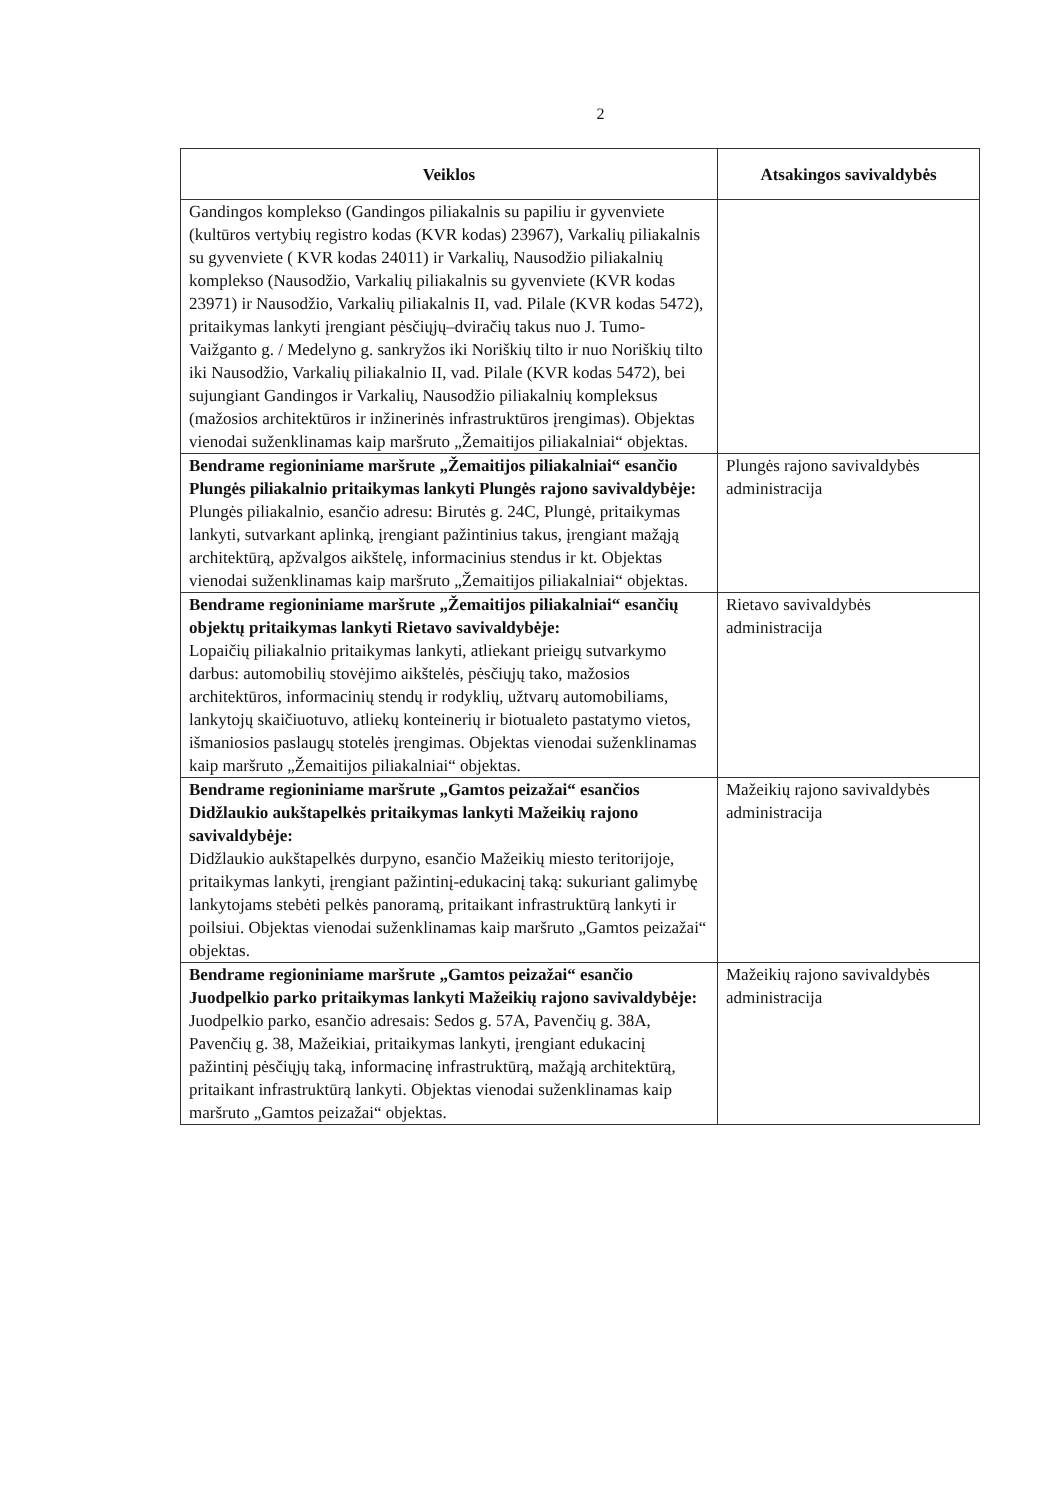2
| Veiklos | Atsakingos savivaldybės |
| --- | --- |
| Gandingos komplekso (Gandingos piliakalnis su papiliu ir gyvenviete (kultūros vertybių registro kodas (KVR kodas) 23967), Varkalių piliakalnis su gyvenviete ( KVR kodas 24011) ir Varkalių, Nausodžio piliakalnių komplekso (Nausodžio, Varkalių piliakalnis su gyvenviete (KVR kodas 23971) ir Nausodžio, Varkalių piliakalnis II, vad. Pilale (KVR kodas 5472), pritaikymas lankyti įrengiant pėsčiųjų–dviračių takus nuo J. Tumo-Vaižganto g. / Medelyno g. sankryžos iki Noriškių tilto ir nuo Noriškių tilto iki Nausodžio, Varkalių piliakalnio II, vad. Pilale (KVR kodas 5472), bei sujungiant Gandingos ir Varkalių, Nausodžio piliakalnių kompleksus (mažosios architektūros ir inžinerinės infrastruktūros įrengimas). Objektas vienodai suženklinamas kaip maršruto „Žemaitijos piliakalniai“ objektas. | |
| Bendrame regioniniame maršrute „Žemaitijos piliakalniai“ esančio Plungės piliakalnio pritaikymas lankyti Plungės rajono savivaldybėje: Plungės piliakalnio, esančio adresu: Birutės g. 24C, Plungė, pritaikymas lankyti, sutvarkant aplinką, įrengiant pažintinius takus, įrengiant mažąją architektūrą, apžvalgos aikštelę, informacinius stendus ir kt. Objektas vienodai suženklinamas kaip maršruto „Žemaitijos piliakalniai“ objektas. | Plungės rajono savivaldybės administracija |
| Bendrame regioniniame maršrute „Žemaitijos piliakalniai“ esančių objektų pritaikymas lankyti Rietavo savivaldybėje: Lopaičių piliakalnio pritaikymas lankyti, atliekant prieigų sutvarkymo darbus: automobilių stovėjimo aikštelės, pėsčiųjų tako, mažosios architektūros, informacinių stendų ir rodyklių, užtvarų automobiliams, lankytojų skaičiuotuvo, atliekų konteinerių ir biotualeto pastatymo vietos, išmaniosios paslaugų stotelės įrengimas. Objektas vienodai suženklinamas kaip maršruto „Žemaitijos piliakalniai“ objektas. | Rietavo savivaldybės administracija |
| Bendrame regioniniame maršrute „Gamtos peizažai“ esančios Didžlaukio aukštapelkės pritaikymas lankyti Mažeikių rajono savivaldybėje: Didžlaukio aukštapelkės durpyno, esančio Mažeikių miesto teritorijoje, pritaikymas lankyti, įrengiant pažintinį-edukacinį taką: sukuriant galimybę lankytojams stebėti pelkės panoramą, pritaikant infrastruktūrą lankyti ir poilsiui. Objektas vienodai suženklinamas kaip maršruto „Gamtos peizažai“ objektas. | Mažeikių rajono savivaldybės administracija |
| Bendrame regioniniame maršrute „Gamtos peizažai“ esančio Juodpelkio parko pritaikymas lankyti Mažeikių rajono savivaldybėje: Juodpelkio parko, esančio adresais: Sedos g. 57A, Pavenčių g. 38A, Pavenčių g. 38, Mažeikiai, pritaikymas lankyti, įrengiant edukacinį pažintinį pėsčiųjų taką, informacinę infrastruktūrą, mažąją architektūrą, pritaikant infrastruktūrą lankyti. Objektas vienodai suženklinamas kaip maršruto „Gamtos peizažai“ objektas. | Mažeikių rajono savivaldybės administracija |